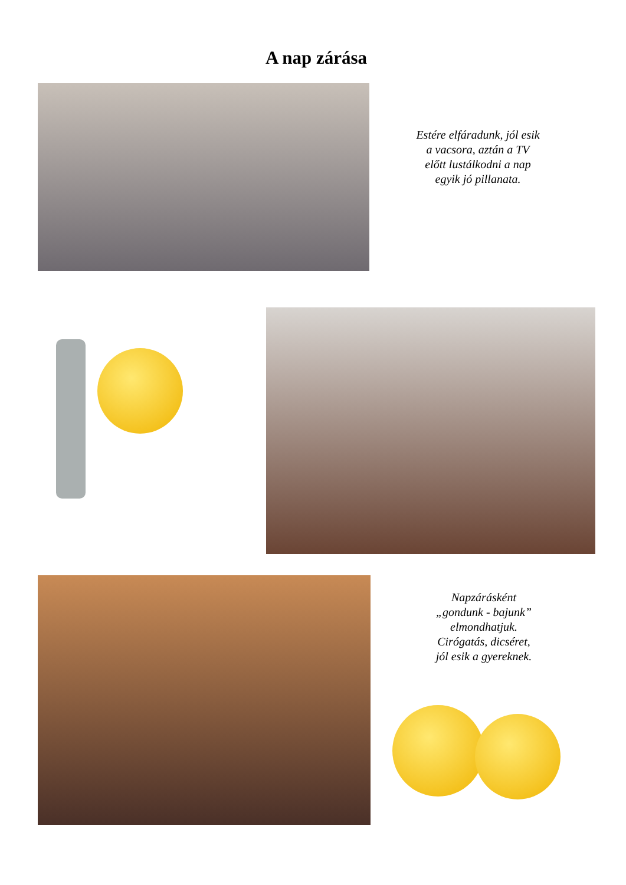A nap zárása
Estére elfáradunk, jól esik
a vacsora, aztán a TV
előtt lustálkodni a nap
egyik jó pillanata.
Napzárásként
„gondunk - bajunk”
elmondhatjuk.
Cirógatás, dicséret,
jól esik a gyereknek.